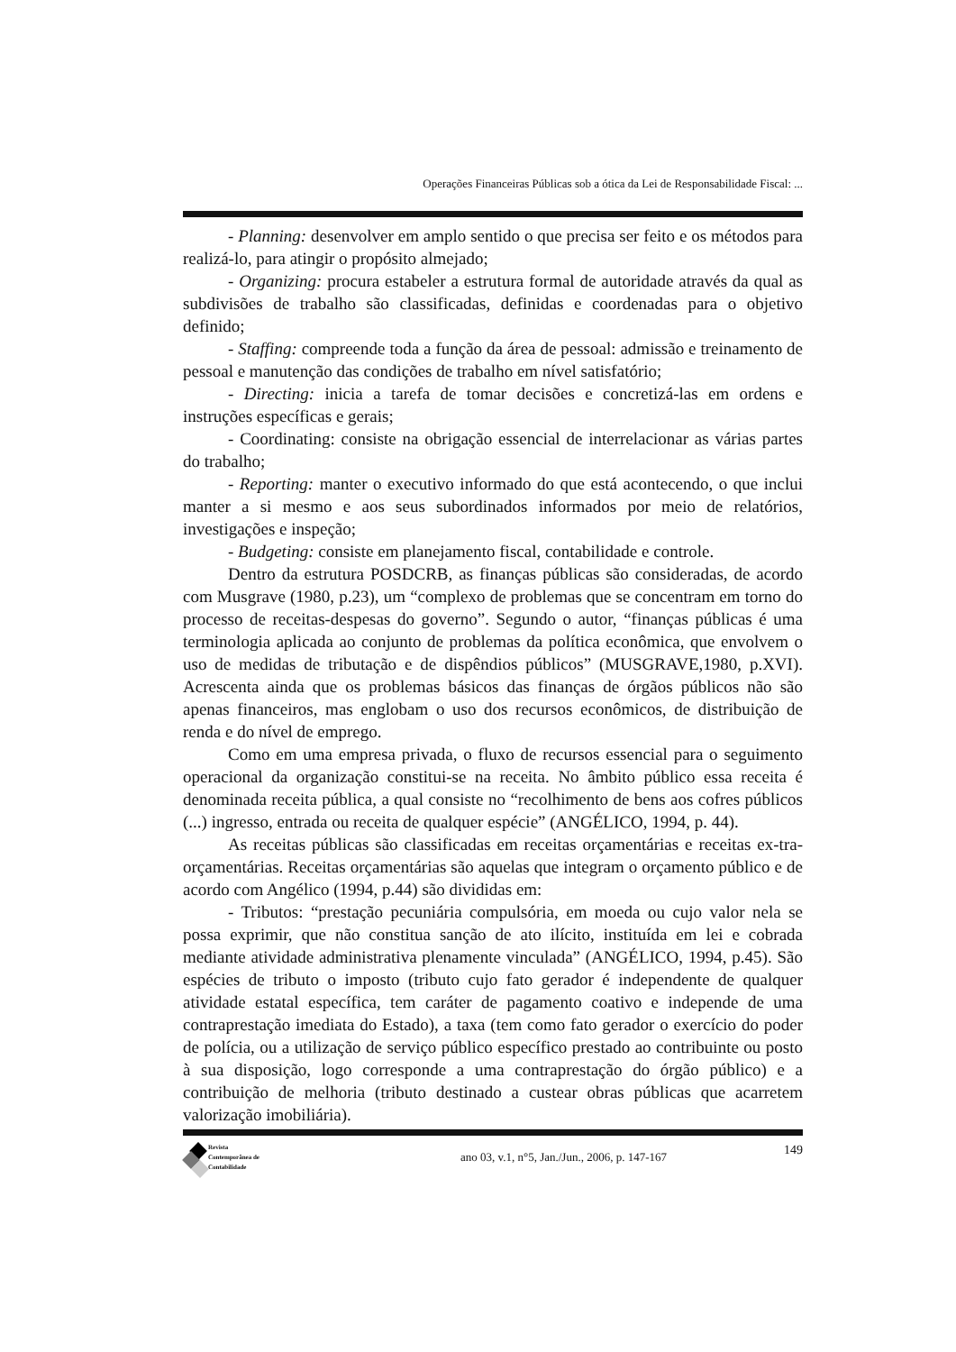Operações Financeiras Públicas sob a ótica da Lei de Responsabilidade Fiscal: ...
- Planning: desenvolver em amplo sentido o que precisa ser feito e os métodos para realizá-lo, para atingir o propósito almejado;
- Organizing: procura estabeler a estrutura formal de autoridade através da qual as subdivisões de trabalho são classificadas, definidas e coordenadas para o objetivo definido;
- Staffing: compreende toda a função da área de pessoal: admissão e treinamento de pessoal e manutenção das condições de trabalho em nível satisfatório;
- Directing: inicia a tarefa de tomar decisões e concretizá-las em ordens e instruções específicas e gerais;
- Coordinating: consiste na obrigação essencial de interrelacionar as várias partes do trabalho;
- Reporting: manter o executivo informado do que está acontecendo, o que inclui manter a si mesmo e aos seus subordinados informados por meio de relatórios, investigações e inspeção;
- Budgeting: consiste em planejamento fiscal, contabilidade e controle.
Dentro da estrutura POSDCRB, as finanças públicas são consideradas, de acordo com Musgrave (1980, p.23), um “complexo de problemas que se concentram em torno do processo de receitas-despesas do governo”. Segundo o autor, “finanças públicas é uma terminologia aplicada ao conjunto de problemas da política econômica, que envolvem o uso de medidas de tributação e de dispêndios públicos” (MUSGRAVE,1980, p.XVI). Acrescenta ainda que os problemas básicos das finanças de órgãos públicos não são apenas financeiros, mas englobam o uso dos recursos econômicos, de distribuição de renda e do nível de emprego.
Como em uma empresa privada, o fluxo de recursos essencial para o seguimento operacional da organização constitui-se na receita. No âmbito público essa receita é denominada receita pública, a qual consiste no “recolhimento de bens aos cofres públicos (...) ingresso, entrada ou receita de qualquer espécie” (ANGÉLICO, 1994, p. 44).
As receitas públicas são classificadas em receitas orçamentárias e receitas ex-tra-orçamentárias. Receitas orçamentárias são aquelas que integram o orçamento público e de acordo com Angélico (1994, p.44) são divididas em:
- Tributos: “prestação pecuniária compulsória, em moeda ou cujo valor nela se possa exprimir, que não constitua sanção de ato ilícito, instituída em lei e cobrada mediante atividade administrativa plenamente vinculada” (ANGÉLICO, 1994, p.45). São espécies de tributo o imposto (tributo cujo fato gerador é independente de qualquer atividade estatal específica, tem caráter de pagamento coativo e independe de uma contraprestação imediata do Estado), a taxa (tem como fato gerador o exercício do poder de polícia, ou a utilização de serviço público específico prestado ao contribuinte ou posto à sua disposição, logo corresponde a uma contraprestação do órgão público) e a contribuição de melhoria (tributo destinado a custear obras públicas que acarretem valorização imobiliária).
Revista
Contemporânea de
Contabilidade
ano 03, v.1, n°5, Jan./Jun., 2006, p. 147-167
149